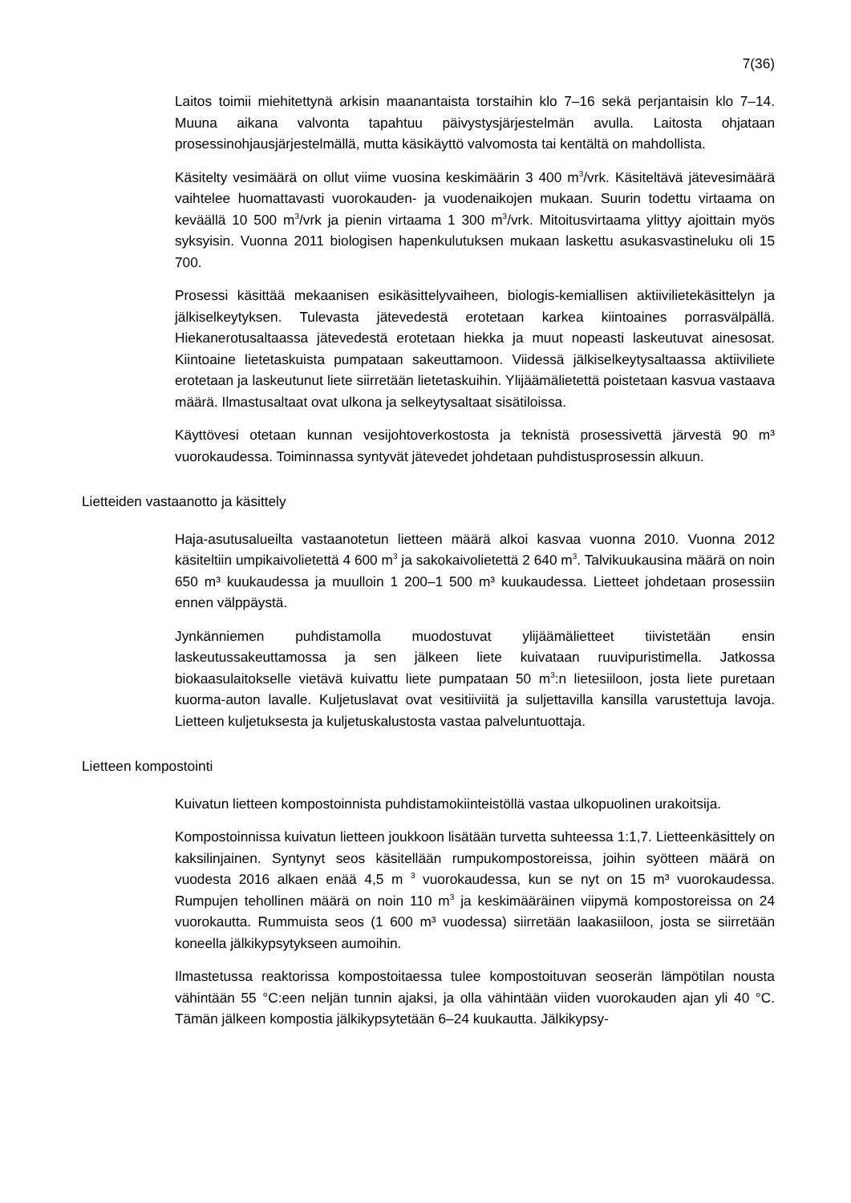7(36)
Laitos toimii miehitettynä arkisin maanantaista torstaihin klo 7–16 sekä perjantaisin klo 7–14. Muuna aikana valvonta tapahtuu päivystysjärjestelmän avulla. Laitosta ohjataan prosessinohjausjärjestelmällä, mutta käsikäyttö valvomosta tai kentältä on mahdollista.
Käsitelty vesimäärä on ollut viime vuosina keskimäärin 3 400 m<sup>3</sup>/vrk. Käsiteltävä jätevesimäärä vaihtelee huomattavasti vuorokauden- ja vuodenaikojen mukaan. Suurin todettu virtaama on keväällä 10 500 m<sup>3</sup>/vrk ja pienin virtaama 1 300 m<sup>3</sup>/vrk. Mitoitusvirtaama ylittyy ajoittain myös syksyisin. Vuonna 2011 biologisen hapenkulutuksen mukaan laskettu asukasvastineluku oli 15 700.
Prosessi käsittää mekaanisen esikäsittelyvaiheen, biologis-kemiallisen aktiivilietekäsittelyn ja jälkiselkeytyksen. Tulevasta jätevedestä erotetaan karkea kiintoaines porrasvälpällä. Hiekanerotusaltaassa jätevedestä erotetaan hiekka ja muut nopeasti laskeutuvat ainesosat. Kiintoaine lietetaskuista pumpataan sakeuttamoon. Viidessä jälkiselkeytysaltaassa aktiiviliete erotetaan ja laskeutunut liete siirretään lietetaskuihin. Ylijäämälietettä poistetaan kasvua vastaava määrä. Ilmastusaltaat ovat ulkona ja selkeytysaltaat sisätiloissa.
Käyttövesi otetaan kunnan vesijohtoverkostosta ja teknistä prosessivettä järvestä 90 m³ vuorokaudessa. Toiminnassa syntyvät jätevedet johdetaan puhdistusprosessin alkuun.
Lietteiden vastaanotto ja käsittely
Haja-asutusalueilta vastaanotetun lietteen määrä alkoi kasvaa vuonna 2010. Vuonna 2012 käsiteltiin umpikaivolietettä 4 600 m<sup>3</sup> ja sakokaivolietettä 2 640 m<sup>3</sup>. Talvikuukausina määrä on noin 650 m³ kuukaudessa ja muulloin 1 200–1 500 m³ kuukaudessa. Lietteet johdetaan prosessiin ennen välppäystä.
Jynkänniemen puhdistamolla muodostuvat ylijäämälietteet tiivistetään ensin laskeutussakeuttamossa ja sen jälkeen liete kuivataan ruuvipuristimella. Jatkossa biokaasulaitokselle vietävä kuivattu liete pumpataan 50 m<sup>3</sup>:n lietesiiloon, josta liete puretaan kuorma-auton lavalle. Kuljetuslavat ovat vesitiiviitä ja suljettavilla kansilla varustettuja lavoja. Lietteen kuljetuksesta ja kuljetuskalustosta vastaa palveluntuottaja.
Lietteen kompostointi
Kuivatun lietteen kompostoinnista puhdistamokiinteistöllä vastaa ulkopuolinen urakoitsija.
Kompostoinnissa kuivatun lietteen joukkoon lisätään turvetta suhteessa 1:1,7. Lietteenkäsittely on kaksilinjainen. Syntynyt seos käsitellään rumpukompostoreissa, joihin syötteen määrä on vuodesta 2016 alkaen enää 4,5 m <sup>3</sup> vuorokaudessa, kun se nyt on 15 m³ vuorokaudessa. Rumpujen tehollinen määrä on noin 110 m<sup>3</sup> ja keskimääräinen viipymä kompostoreissa on 24 vuorokautta. Rummuista seos (1 600 m³ vuodessa) siirretään laakasiiloon, josta se siirretään koneella jälkikypsytykseen aumoihin.
Ilmastetussa reaktorissa kompostoitaessa tulee kompostoituvan seoserän lämpötilan nousta vähintään 55 °C:een neljän tunnin ajaksi, ja olla vähintään viiden vuorokauden ajan yli 40 °C. Tämän jälkeen kompostia jälkikypsytetään 6–24 kuukautta. Jälkikypsy-